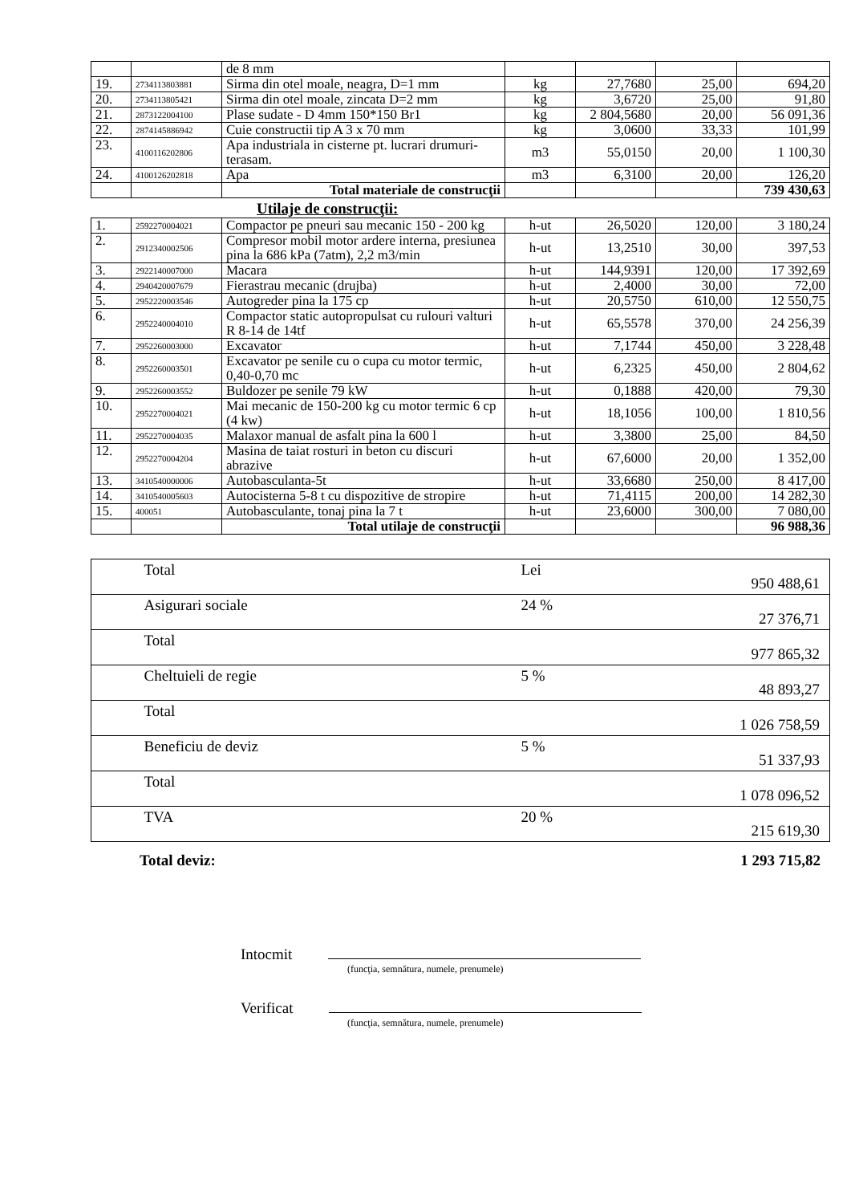| | | de 8 mm | | | | |
| 19. | 2734113803881 | Sirma din otel moale, neagra, D=1 mm | kg | 27,7680 | 25,00 | 694,20 |
| 20. | 2734113805421 | Sirma din otel moale, zincata D=2 mm | kg | 3,6720 | 25,00 | 91,80 |
| 21. | 2873122004100 | Plase sudate - D 4mm 150*150 Br1 | kg | 2 804,5680 | 20,00 | 56 091,36 |
| 22. | 2874145886942 | Cuie constructii tip A 3 x 70 mm | kg | 3,0600 | 33,33 | 101,99 |
| 23. | 4100116202806 | Apa industriala in cisterne pt. lucrari drumuri-terasam. | m3 | 55,0150 | 20,00 | 1 100,30 |
| 24. | 4100126202818 | Apa | m3 | 6,3100 | 20,00 | 126,20 |
| | | Total materiale de construcţii | | | | 739 430,63 |
Utilaje de construcţii:
| 1. | 2592270004021 | Compactor pe pneuri sau mecanic 150 - 200 kg | h-ut | 26,5020 | 120,00 | 3 180,24 |
| 2. | 2912340002506 | Compresor mobil motor ardere interna, presiunea pina la 686 kPa (7atm), 2,2 m3/min | h-ut | 13,2510 | 30,00 | 397,53 |
| 3. | 2922140007000 | Macara | h-ut | 144,9391 | 120,00 | 17 392,69 |
| 4. | 2940420007679 | Fierastrau mecanic (drujba) | h-ut | 2,4000 | 30,00 | 72,00 |
| 5. | 2952220003546 | Autogreder pina la 175 cp | h-ut | 20,5750 | 610,00 | 12 550,75 |
| 6. | 2952240004010 | Compactor static autopropulsat cu rulouri valturi R 8-14 de 14tf | h-ut | 65,5578 | 370,00 | 24 256,39 |
| 7. | 2952260003000 | Excavator | h-ut | 7,1744 | 450,00 | 3 228,48 |
| 8. | 2952260003501 | Excavator pe senile cu o cupa cu motor termic, 0,40-0,70 mc | h-ut | 6,2325 | 450,00 | 2 804,62 |
| 9. | 2952260003552 | Buldozer pe senile 79 kW | h-ut | 0,1888 | 420,00 | 79,30 |
| 10. | 2952270004021 | Mai mecanic de 150-200 kg cu motor termic 6 cp (4 kw) | h-ut | 18,1056 | 100,00 | 1 810,56 |
| 11. | 2952270004035 | Malaxor manual de asfalt pina la 600 l | h-ut | 3,3800 | 25,00 | 84,50 |
| 12. | 2952270004204 | Masina de taiat rosturi in beton cu discuri abrazive | h-ut | 67,6000 | 20,00 | 1 352,00 |
| 13. | 3410540000006 | Autobasculanta-5t | h-ut | 33,6680 | 250,00 | 8 417,00 |
| 14. | 3410540005603 | Autocisterna 5-8 t cu dispozitive de stropire | h-ut | 71,4115 | 200,00 | 14 282,30 |
| 15. | 400051 | Autobasculante, tonaj pina la 7 t | h-ut | 23,6000 | 300,00 | 7 080,00 |
| | | Total utilaje de construcţii | | | | 96 988,36 |
| | Total | Lei | 950 488,61 |
| | Asigurari sociale | 24 % | 27 376,71 |
| | Total | | 977 865,32 |
| | Cheltuieli de regie | 5 % | 48 893,27 |
| | Total | | 1 026 758,59 |
| | Beneficiu de deviz | 5 % | 51 337,93 |
| | Total | | 1 078 096,52 |
| | TVA | 20 % | 215 619,30 |
Total deviz: 1 293 715,82
Intocmit
(funcţia, semnătura, numele, prenumele)
Verificat
(funcţia, semnătura, numele, prenumele)